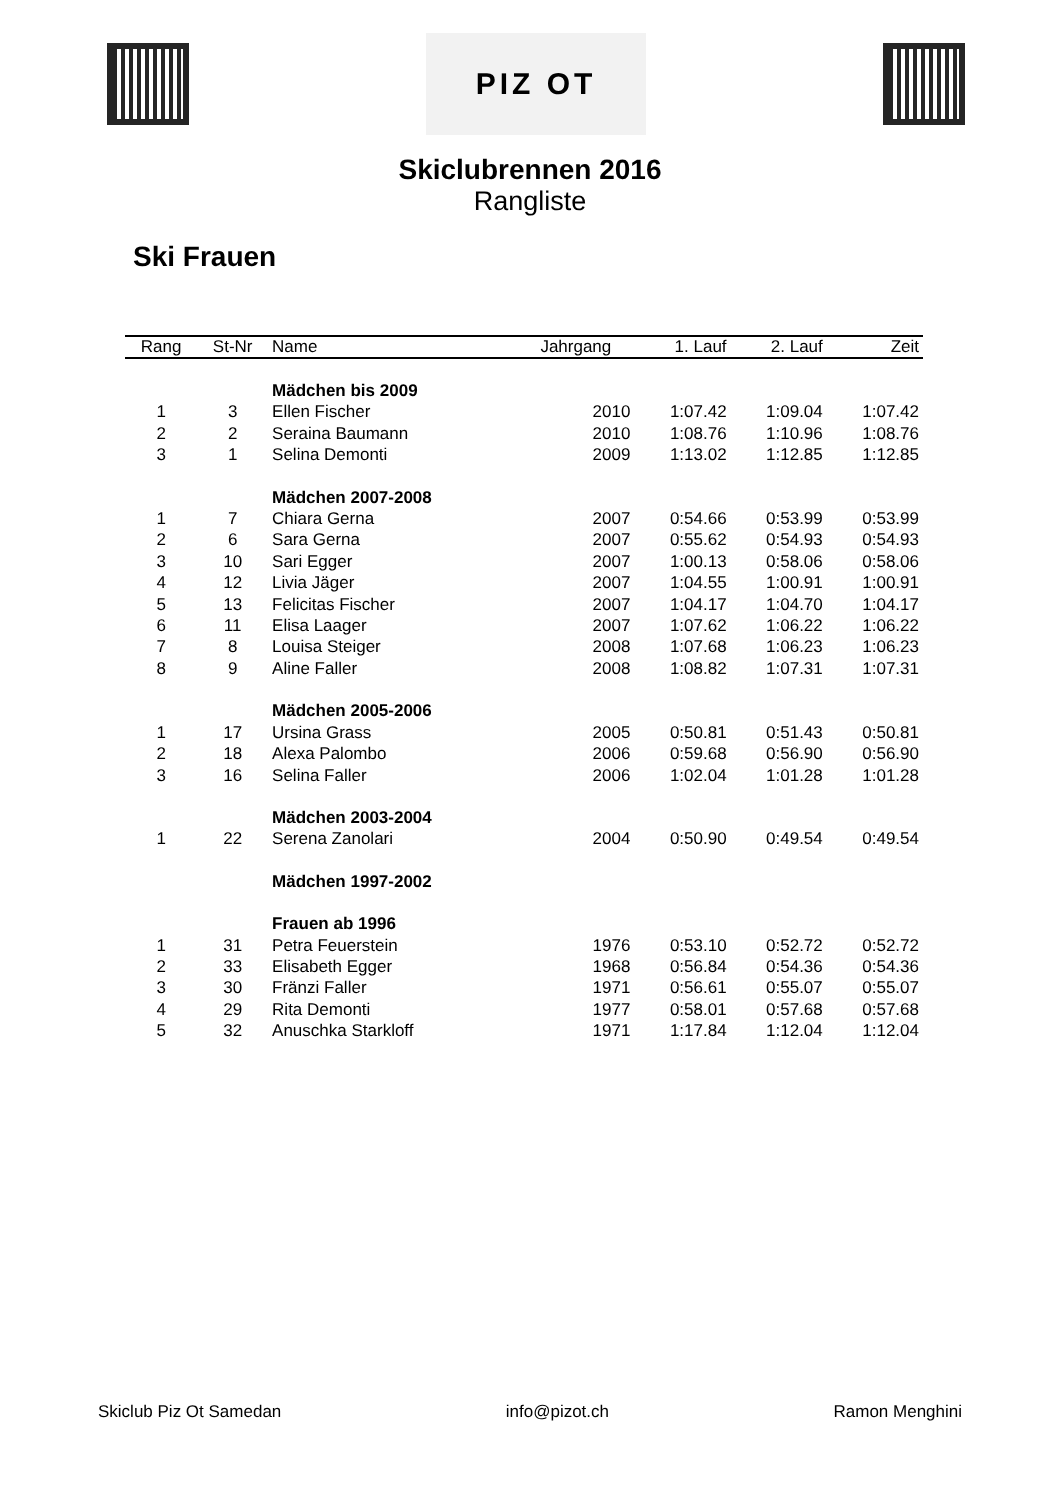PIZ OT
Skiclubrennen 2016
Rangliste
Ski Frauen
| Rang | St-Nr | Name | Jahrgang | 1. Lauf | 2. Lauf | Zeit |
| --- | --- | --- | --- | --- | --- | --- |
| | | Mädchen bis 2009 | | | | |
| 1 | 3 | Ellen Fischer | 2010 | 1:07.42 | 1:09.04 | 1:07.42 |
| 2 | 2 | Seraina Baumann | 2010 | 1:08.76 | 1:10.96 | 1:08.76 |
| 3 | 1 | Selina Demonti | 2009 | 1:13.02 | 1:12.85 | 1:12.85 |
| | | Mädchen 2007-2008 | | | | |
| 1 | 7 | Chiara Gerna | 2007 | 0:54.66 | 0:53.99 | 0:53.99 |
| 2 | 6 | Sara Gerna | 2007 | 0:55.62 | 0:54.93 | 0:54.93 |
| 3 | 10 | Sari Egger | 2007 | 1:00.13 | 0:58.06 | 0:58.06 |
| 4 | 12 | Livia Jäger | 2007 | 1:04.55 | 1:00.91 | 1:00.91 |
| 5 | 13 | Felicitas Fischer | 2007 | 1:04.17 | 1:04.70 | 1:04.17 |
| 6 | 11 | Elisa Laager | 2007 | 1:07.62 | 1:06.22 | 1:06.22 |
| 7 | 8 | Louisa Steiger | 2008 | 1:07.68 | 1:06.23 | 1:06.23 |
| 8 | 9 | Aline Faller | 2008 | 1:08.82 | 1:07.31 | 1:07.31 |
| | | Mädchen 2005-2006 | | | | |
| 1 | 17 | Ursina Grass | 2005 | 0:50.81 | 0:51.43 | 0:50.81 |
| 2 | 18 | Alexa Palombo | 2006 | 0:59.68 | 0:56.90 | 0:56.90 |
| 3 | 16 | Selina Faller | 2006 | 1:02.04 | 1:01.28 | 1:01.28 |
| | | Mädchen 2003-2004 | | | | |
| 1 | 22 | Serena Zanolari | 2004 | 0:50.90 | 0:49.54 | 0:49.54 |
| | | Mädchen 1997-2002 | | | | |
| | | Frauen ab 1996 | | | | |
| 1 | 31 | Petra Feuerstein | 1976 | 0:53.10 | 0:52.72 | 0:52.72 |
| 2 | 33 | Elisabeth Egger | 1968 | 0:56.84 | 0:54.36 | 0:54.36 |
| 3 | 30 | Fränzi Faller | 1971 | 0:56.61 | 0:55.07 | 0:55.07 |
| 4 | 29 | Rita Demonti | 1977 | 0:58.01 | 0:57.68 | 0:57.68 |
| 5 | 32 | Anuschka Starkloff | 1971 | 1:17.84 | 1:12.04 | 1:12.04 |
Skiclub Piz Ot Samedan info@pizot.ch Ramon Menghini